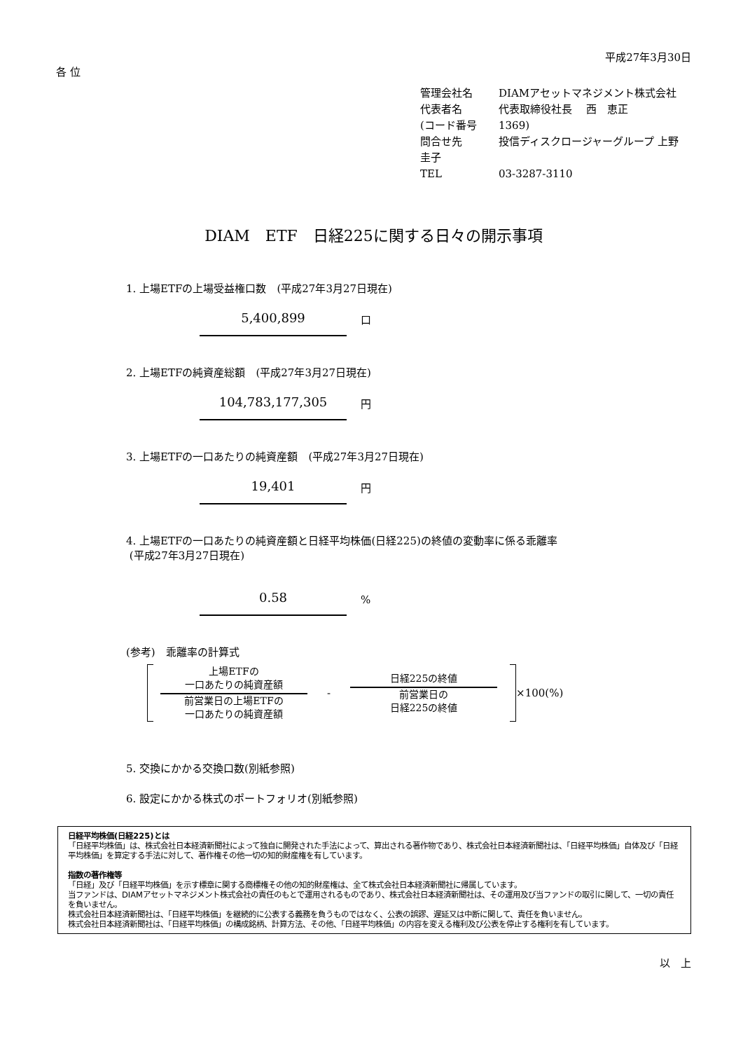平成27年3月30日
各 位
管理会社名 DIAMアセットマネジメント株式会社
代表者名 代表取締役社長　 西　恵正
(コード番号 1369)
問合せ先 投信ディスクロージャーグループ 上野 圭子
TEL 03-3287-3110
DIAM　ETF　日経225に関する日々の開示事項
1. 上場ETFの上場受益権口数　(平成27年3月27日現在)
5,400,899
口
2. 上場ETFの純資産総額　(平成27年3月27日現在)
104,783,177,305
円
3. 上場ETFの一口あたりの純資産額　(平成27年3月27日現在)
19,401
円
4. 上場ETFの一口あたりの純資産額と日経平均株価(日経225)の終値の変動率に係る乖離率
(平成27年3月27日現在)
0.58
%
(参考)　乖離率の計算式
上場ETFの
一口あたりの純資産額
前営業日の上場ETFの
一口あたりの純資産額
-
日経225の終値
前営業日の
日経225の終値
×100(%)
5. 交換にかかる交換口数(別紙参照)
6. 設定にかかる株式のポートフォリオ(別紙参照)
日経平均株価(日経225)とは
「日経平均株価」は、株式会社日本経済新聞社によって独自に開発された手法によって、算出される著作物であり、株式会社日本経済新聞社は、「日経平均株価」自体及び「日経平均株価」を算定する手法に対して、著作権その他一切の知的財産権を有しています。
指数の著作権等
「日経」及び「日経平均株価」を示す標章に関する商標権その他の知的財産権は、全て株式会社日本経済新聞社に帰属しています。
当ファンドは、DIAMアセットマネジメント株式会社の責任のもとで運用されるものであり、株式会社日本経済新聞社は、その運用及び当ファンドの取引に関して、一切の責任を負いません。
株式会社日本経済新聞社は、「日経平均株価」を継続的に公表する義務を負うものではなく、公表の誤謬、遅延又は中断に関して、責任を負いません。
株式会社日本経済新聞社は、「日経平均株価」の構成銘柄、計算方法、その他、「日経平均株価」の内容を変える権利及び公表を停止する権利を有しています。
以　上